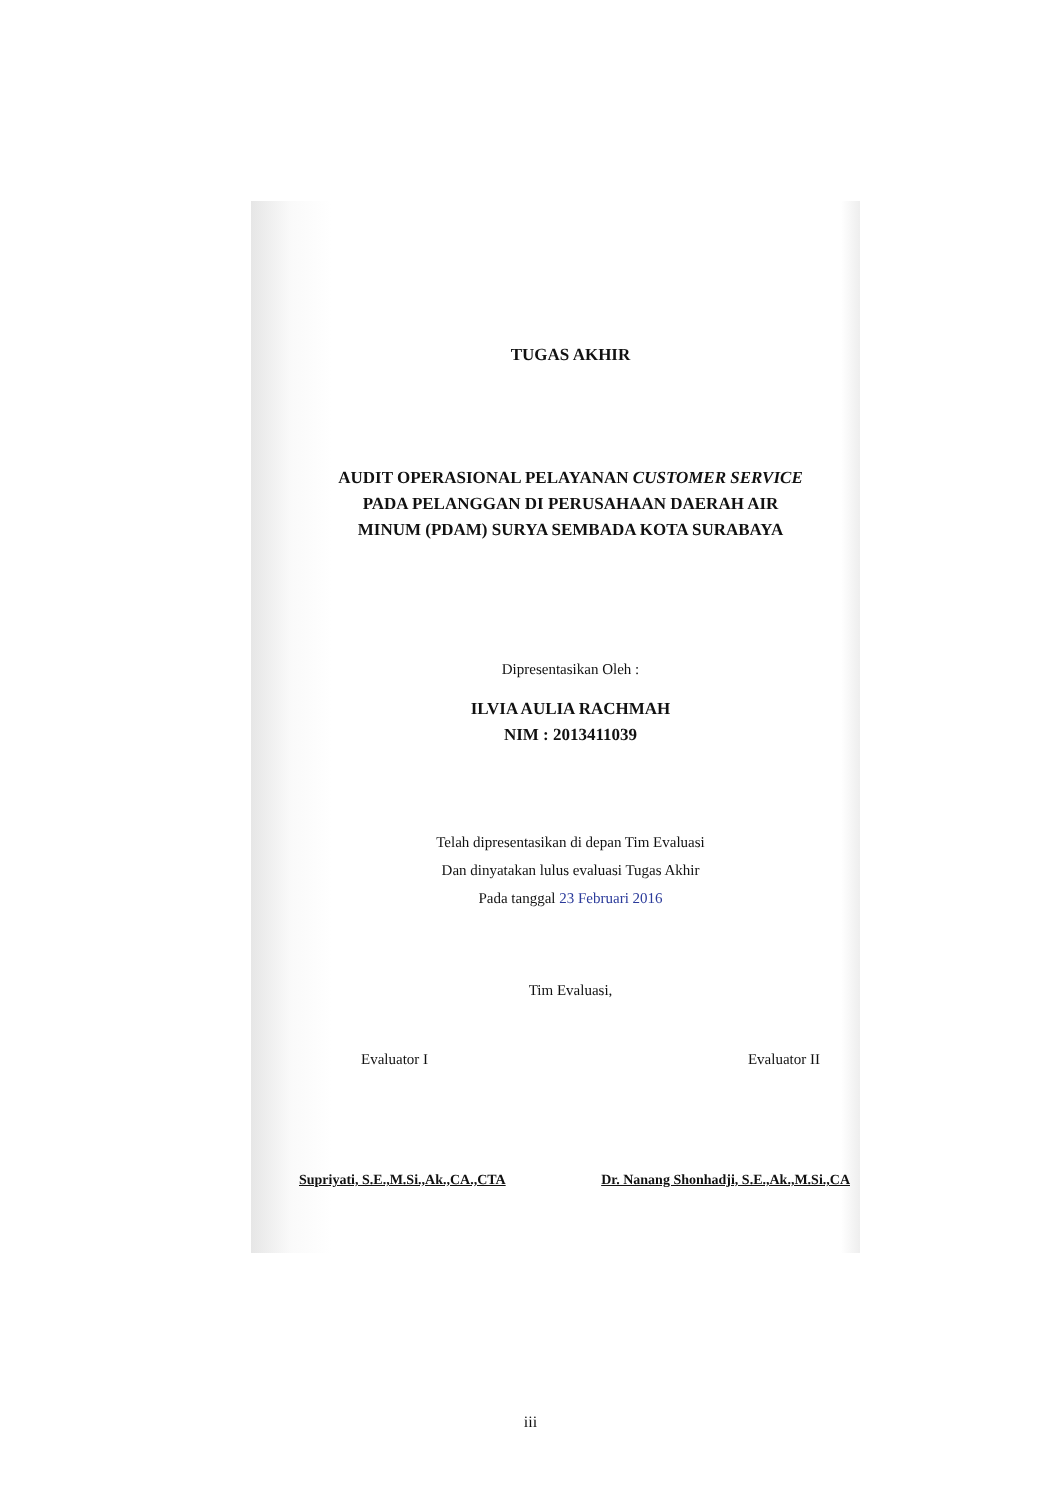TUGAS AKHIR
AUDIT OPERASIONAL PELAYANAN CUSTOMER SERVICE
PADA PELANGGAN DI PERUSAHAAN DAERAH AIR
MINUM (PDAM) SURYA SEMBADA KOTA SURABAYA
Dipresentasikan Oleh :
ILVIA AULIA RACHMAH
NIM : 2013411039
Telah dipresentasikan di depan Tim Evaluasi
Dan dinyatakan lulus evaluasi Tugas Akhir
Pada tanggal 23 Februari 2016
Tim Evaluasi,
Evaluator I Evaluator II
Supriyati, S.E.,M.Si.,Ak.,CA.,CTA Dr. Nanang Shonhadji, S.E.,Ak.,M.Si.,CA
iii